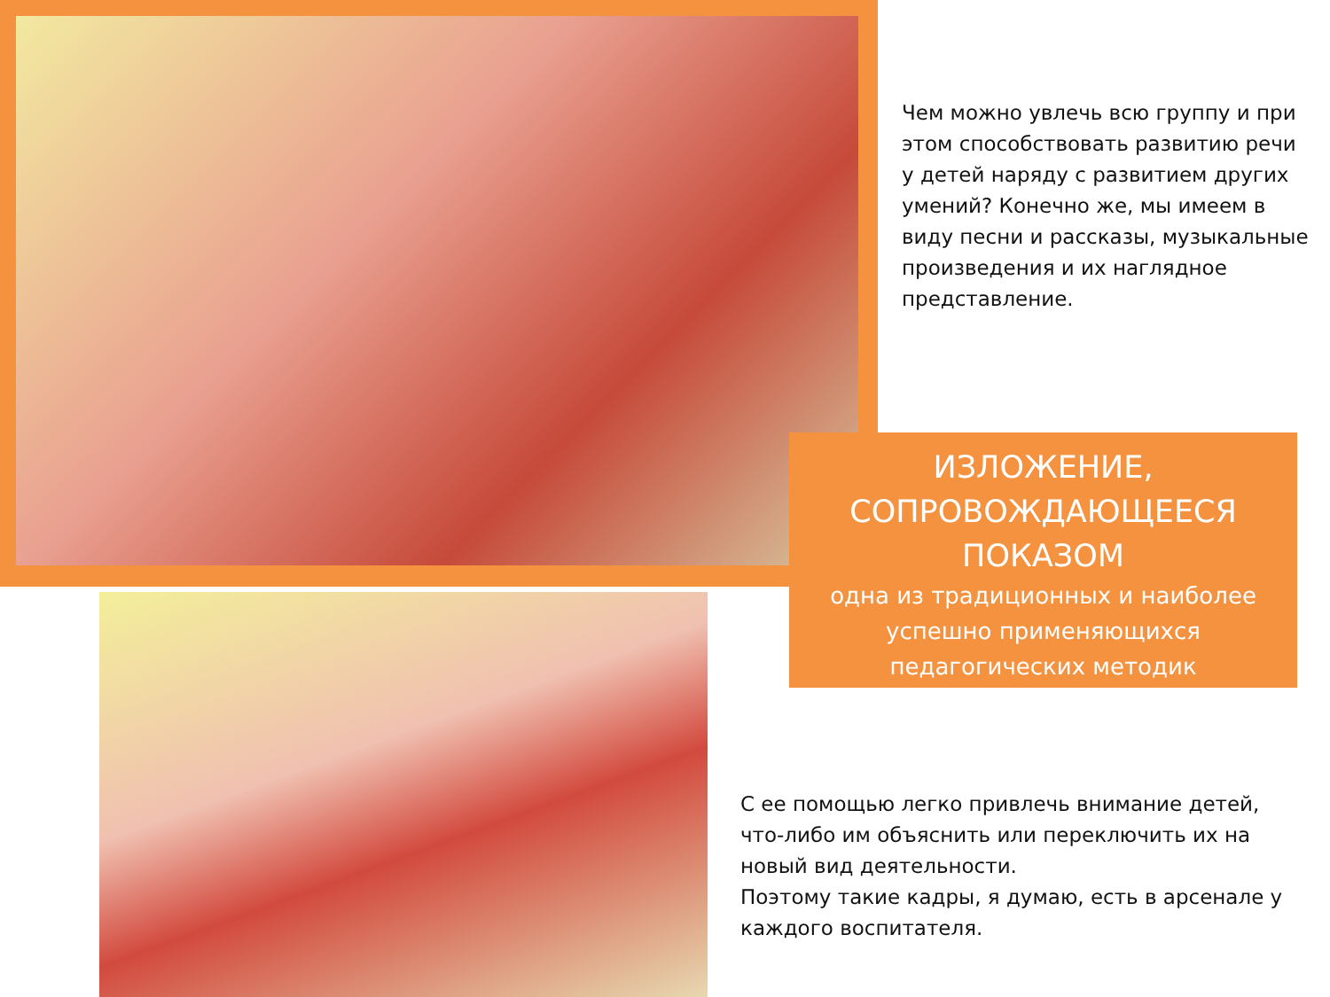Чем можно увлечь всю группу и при этом способствовать развитию речи у детей наряду с развитием других умений? Конечно же, мы имеем в виду песни и рассказы, музыкальные произведения и их наглядное представление.
ИЗЛОЖЕНИЕ, СОПРОВОЖДАЮЩЕЕСЯ ПОКАЗОМ
одна из традиционных и наиболее успешно применяющихся педагогических методик
С ее помощью легко привлечь внимание детей, что-либо им объяснить или переключить их на новый вид деятельности.
Поэтому такие кадры, я думаю, есть в арсенале у каждого воспитателя.